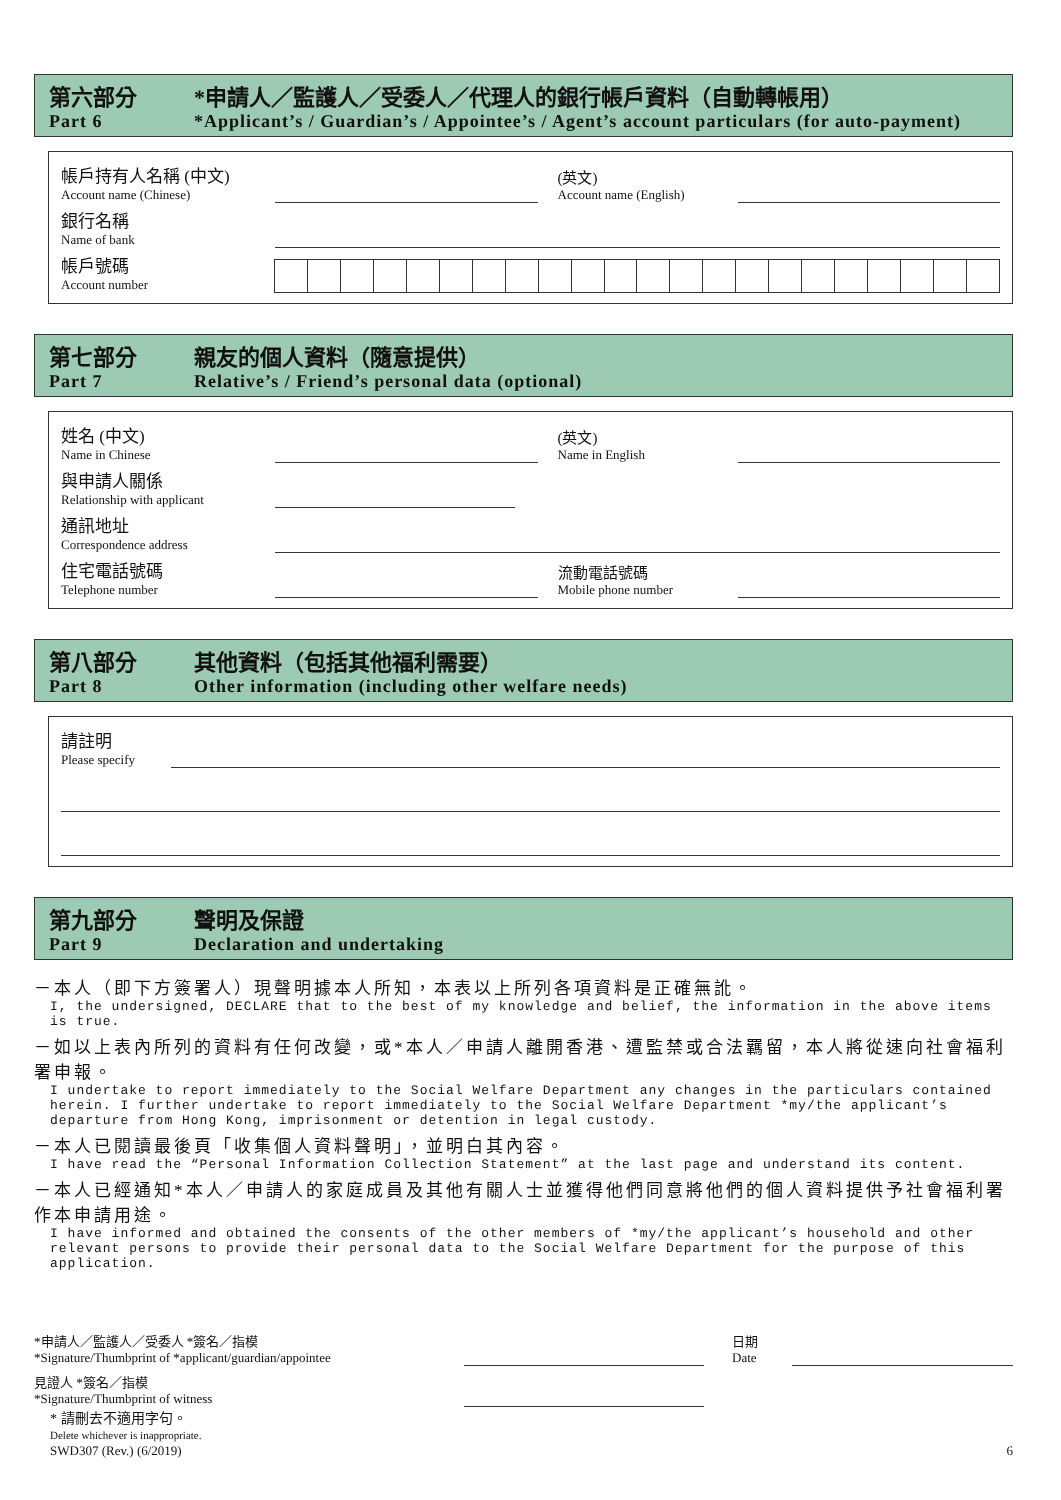第六部分
Part 6
*申請人／監護人／受委人／代理人的銀行帳戶資料（自動轉帳用）
*Applicant’s / Guardian’s / Appointee’s / Agent’s account particulars (for auto-payment)
帳戶持有人名稱 (中文)
Account name (Chinese)
(英文)
Account name (English)
銀行名稱
Name of bank
帳戶號碼
Account number
第七部分
Part 7
親友的個人資料（隨意提供）
Relative’s / Friend’s personal data (optional)
姓名 (中文)
Name in Chinese
(英文)
Name in English
與申請人關係
Relationship with applicant
通訊地址
Correspondence address
住宅電話號碼
Telephone number
流動電話號碼
Mobile phone number
第八部分
Part 8
其他資料（包括其他福利需要）
Other information (including other welfare needs)
請註明
Please specify
第九部分
Part 9
聲明及保證
Declaration and undertaking
－本人（即下方簽署人）現聲明據本人所知，本表以上所列各項資料是正確無訛。
I, the undersigned, DECLARE that to the best of my knowledge and belief, the information in the above items is true.
－如以上表內所列的資料有任何改變，或*本人／申請人離開香港、遭監禁或合法羈留，本人將從速向社會福利署申報。
I undertake to report immediately to the Social Welfare Department any changes in the particulars contained herein. I further undertake to report immediately to the Social Welfare Department *my/the applicant’s departure from Hong Kong, imprisonment or detention in legal custody.
－本人已閱讀最後頁「收集個人資料聲明」，並明白其內容。
I have read the “Personal Information Collection Statement” at the last page and understand its content.
－本人已經通知*本人／申請人的家庭成員及其他有關人士並獲得他們同意將他們的個人資料提供予社會福利署作本申請用途。
I have informed and obtained the consents of the other members of *my/the applicant’s household and other relevant persons to provide their personal data to the Social Welfare Department for the purpose of this application.
*申請人／監護人／受委人 *簽名／指模
*Signature/Thumbprint of *applicant/guardian/appointee
日期
Date
見證人 *簽名／指模
*Signature/Thumbprint of witness
* 請刪去不適用字句。
Delete whichever is inappropriate.
SWD307 (Rev.) (6/2019) 6